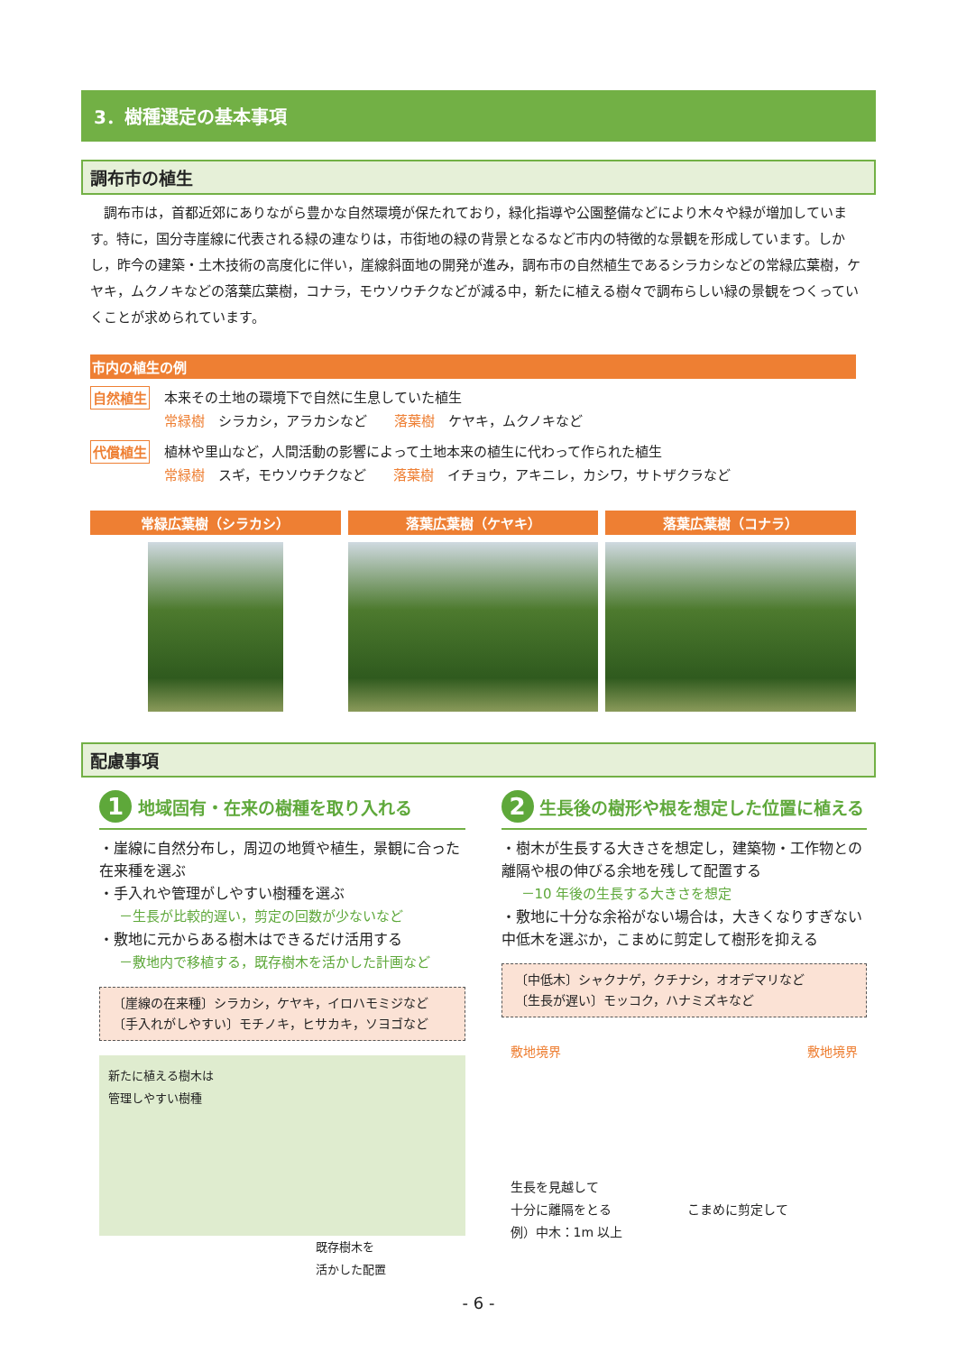3．樹種選定の基本事項
調布市の植生
調布市は，首都近郊にありながら豊かな自然環境が保たれており，緑化指導や公園整備などにより木々や緑が増加しています。特に，国分寺崖線に代表される緑の連なりは，市街地の緑の背景となるなど市内の特徴的な景観を形成しています。しかし，昨今の建築・土木技術の高度化に伴い，崖線斜面地の開発が進み，調布市の自然植生であるシラカシなどの常緑広葉樹，ケヤキ，ムクノキなどの落葉広葉樹，コナラ，モウソウチクなどが減る中，新たに植える樹々で調布らしい緑の景観をつくっていくことが求められています。
市内の植生の例
自然植生
本来その土地の環境下で自然に生息していた植生
常緑樹　シラカシ，アラカシなど　　落葉樹　ケヤキ，ムクノキなど
代償植生
植林や里山など，人間活動の影響によって土地本来の植生に代わって作られた植生
常緑樹　スギ，モウソウチクなど　　落葉樹　イチョウ，アキニレ，カシワ，サトザクラなど
常緑広葉樹（シラカシ） 落葉広葉樹（ケヤキ） 落葉広葉樹（コナラ）
配慮事項
1 地域固有・在来の樹種を取り入れる
・崖線に自然分布し，周辺の地質や植生，景観に合った在来種を選ぶ
・手入れや管理がしやすい樹種を選ぶ
－生長が比較的遅い，剪定の回数が少ないなど
・敷地に元からある樹木はできるだけ活用する
－敷地内で移植する，既存樹木を活かした計画など
〔崖線の在来種〕シラカシ，ケヤキ，イロハモミジなど
〔手入れがしやすい〕モチノキ，ヒサカキ，ソヨゴなど
新たに植える樹木は
管理しやすい樹種
既存樹木を
活かした配置
2 生長後の樹形や根を想定した位置に植える
・樹木が生長する大きさを想定し，建築物・工作物との離隔や根の伸びる余地を残して配置する
－10 年後の生長する大きさを想定
・敷地に十分な余裕がない場合は，大きくなりすぎない中低木を選ぶか，こまめに剪定して樹形を抑える
〔中低木〕シャクナゲ，クチナシ，オオデマリなど
〔生長が遅い〕モッコク，ハナミズキなど
敷地境界 敷地境界
生長を見越して
十分に離隔をとる　　　　　　こまめに剪定して
例）中木：1m 以上
- 6 -